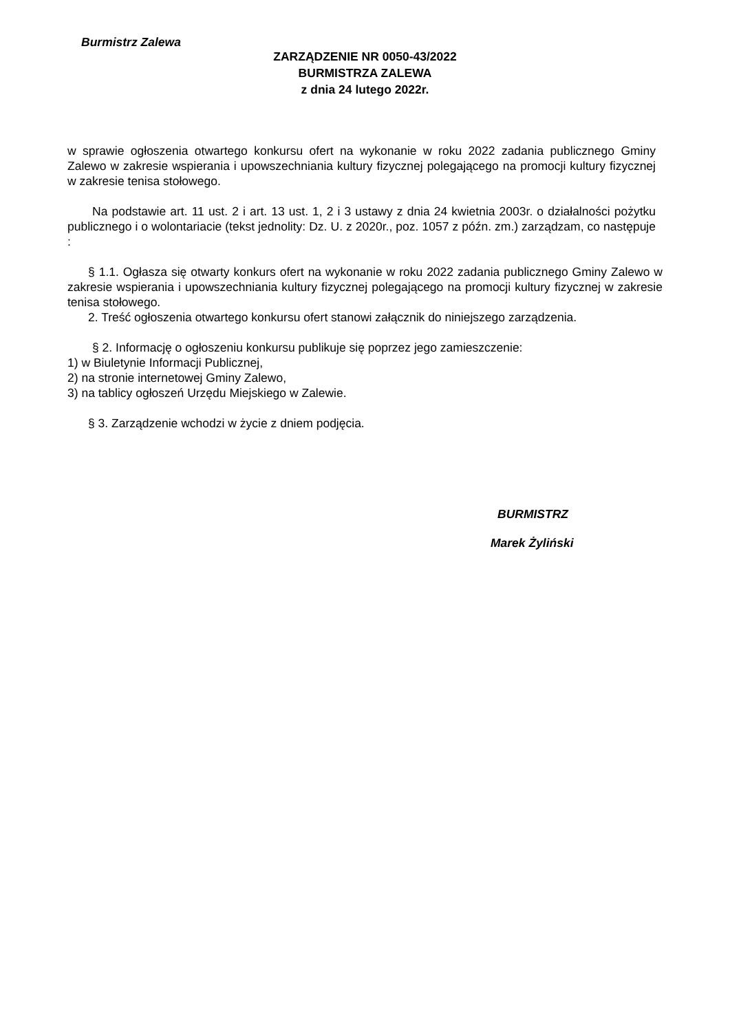Burmistrz Zalewa
ZARZĄDZENIE NR 0050-43/2022
BURMISTRZA ZALEWA
z dnia 24 lutego 2022r.
w sprawie ogłoszenia otwartego konkursu ofert na wykonanie w roku 2022 zadania publicznego Gminy Zalewo w zakresie wspierania i upowszechniania kultury fizycznej polegającego na promocji kultury fizycznej w zakresie tenisa stołowego.
Na podstawie art. 11 ust. 2 i art. 13 ust. 1, 2 i 3 ustawy z dnia 24 kwietnia 2003r. o działalności pożytku publicznego i o wolontariacie (tekst jednolity: Dz. U. z 2020r., poz. 1057 z późn. zm.) zarządzam, co następuje :
§ 1.1. Ogłasza się otwarty konkurs ofert na wykonanie w roku 2022 zadania publicznego Gminy Zalewo w zakresie wspierania i upowszechniania kultury fizycznej polegającego na promocji kultury fizycznej w zakresie tenisa stołowego.
2. Treść ogłoszenia otwartego konkursu ofert stanowi załącznik do niniejszego zarządzenia.
§ 2. Informację o ogłoszeniu konkursu publikuje się poprzez jego zamieszczenie:
1) w Biuletynie Informacji Publicznej,
2) na stronie internetowej Gminy Zalewo,
3) na tablicy ogłoszeń Urzędu Miejskiego w Zalewie.
§ 3. Zarządzenie wchodzi w życie z dniem podjęcia.
BURMISTRZ
Marek Żyliński